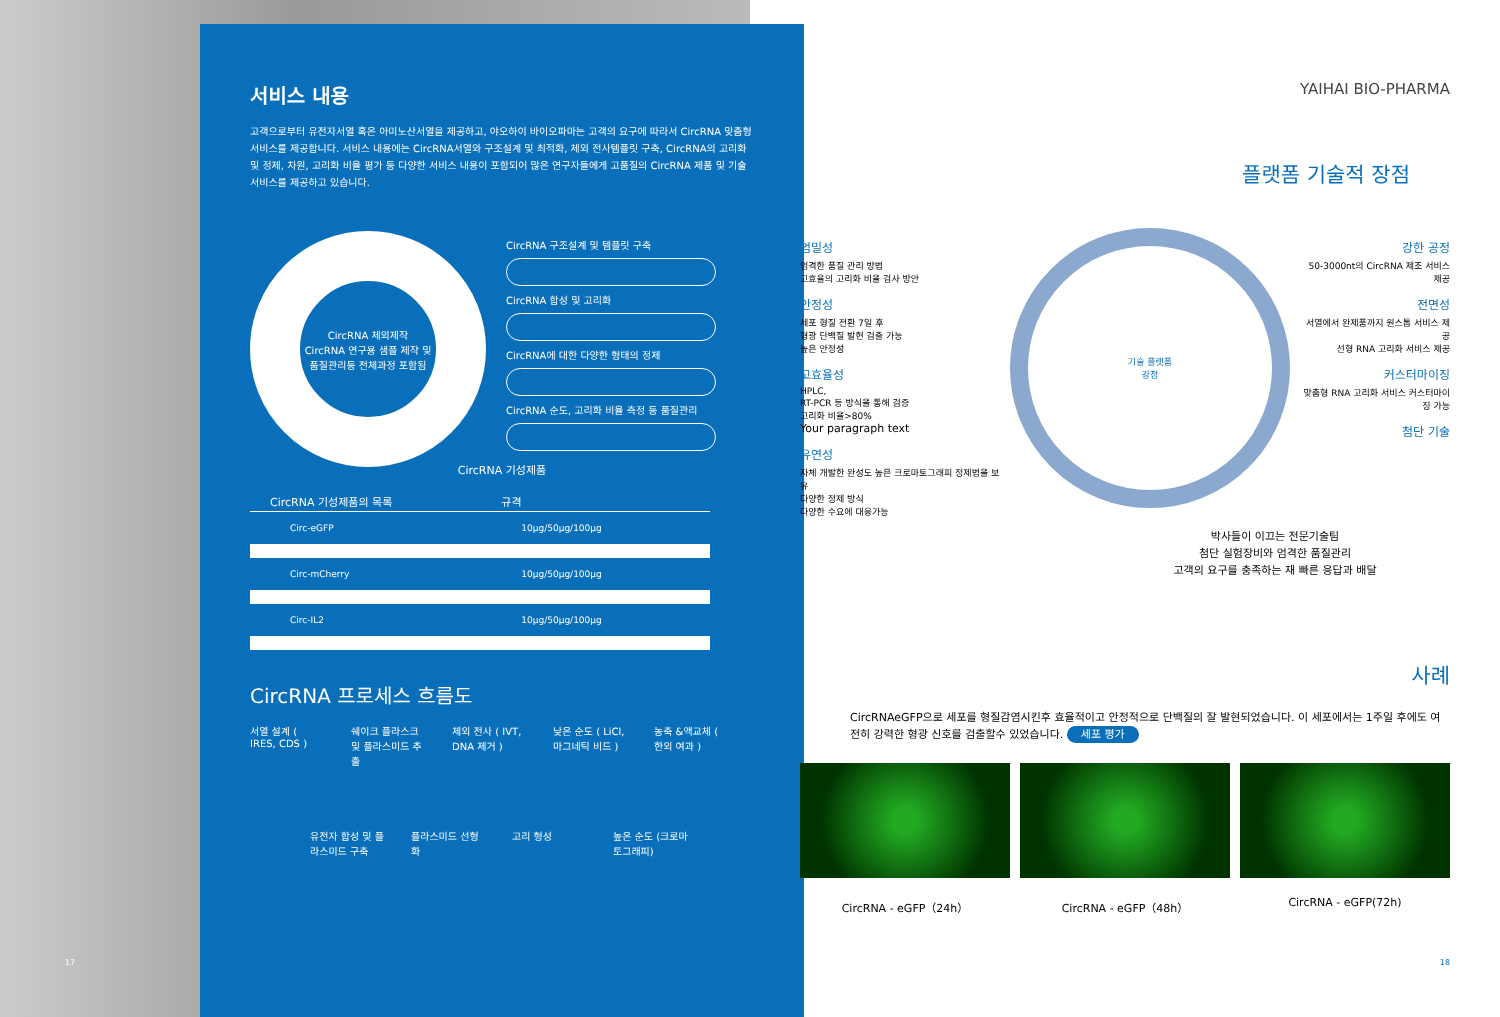서비스 내용
고객으로부터 유전자서열 혹은 아미노산서열을 제공하고, 야오하이 바이오파마는 고객의 요구에 따라서 CircRNA 맞춤형 서비스를 제공합니다. 서비스 내용에는 CircRNA서열와 구조설계 및 최적화, 체외 전사템플릿 구축, CircRNA의 고리화 및 정제, 차원, 고리화 비율 평가 등 다양한 서비스 내용이 포함되어 많은 연구자들에게 고품질의 CircRNA 제품 및 기술 서비스를 제공하고 있습니다.
CircRNA 체외제작
CircRNA 연구용 샘플 제작 및 품질관리등 전체과정 포함됨
CircRNA 구조설계 및 템플릿 구축
CircRNA 합성 및 고리화
CircRNA에 대한 다양한 형태의 정제
CircRNA 순도, 고리화 비율 측정 등 품질관리
CircRNA 기성제품
| CircRNA 기성제품의 목록 | 규격 |
| --- | --- |
| Circ-eGFP | 10μg/50μg/100μg |
| Circ-mCherry | 10μg/50μg/100μg |
| Circ-IL2 | 10μg/50μg/100μg |
CircRNA 프로세스 흐름도
서열 설계 ( IRES, CDS )
쉐이크 플라스크 및 플라스미드 추출
체외 전사 ( IVT, DNA 제거 )
낮은 순도 ( LiCl, 마그네틱 비드 )
농축 &액교체 ( 한외 여과 )
유전자 합성 및 플라스미드 구축
플라스미드 선형화
고리 형성
높은 순도 (크로마토그래피)
17
YAIHAI BIO-PHARMA
플랫폼 기술적 장점
엄밀성
엄격한 품질 관리 방법
고효율의 고리화 비율 검사 방안
안정성
세포 형질 전환 7일 후
형광 단백질 발현 검출 가능
높은 안정성
고효율성
HPLC,
RT-PCR 등 방식을 통해 검증
고리화 비율>80%
Your paragraph text
유연성
자체 개발한 완성도 높은 크로마토그래피 정제법을 보유
다양한 정제 방식
다양한 수요에 대응가능
기술 플랫폼
강점
강한 공정
50-3000nt의 CircRNA 제조 서비스 제공
전면성
서열에서 완제품까지 원스톱 서비스 제공
선형 RNA 고리화 서비스 제공
커스터마이징
맞춤형 RNA 고리화 서비스 커스터마이징 가능
첨단 기술
박사들이 이끄는 전문기술팀
첨단 실험장비와 엄격한 품질관리
고객의 요구를 충족하는 재 빠른 응답과 배달
사례
CircRNAeGFP으로 세포를 형질감염시킨후 효율적이고 안정적으로 단백질의 잘 발현되었습니다. 이 세포에서는 1주일 후에도 여전히 강력한 형광 신호를 검출할수 있었습니다. 세포 평가
CircRNA - eGFP（24h） CircRNA - eGFP（48h） CircRNA - eGFP(72h)
18